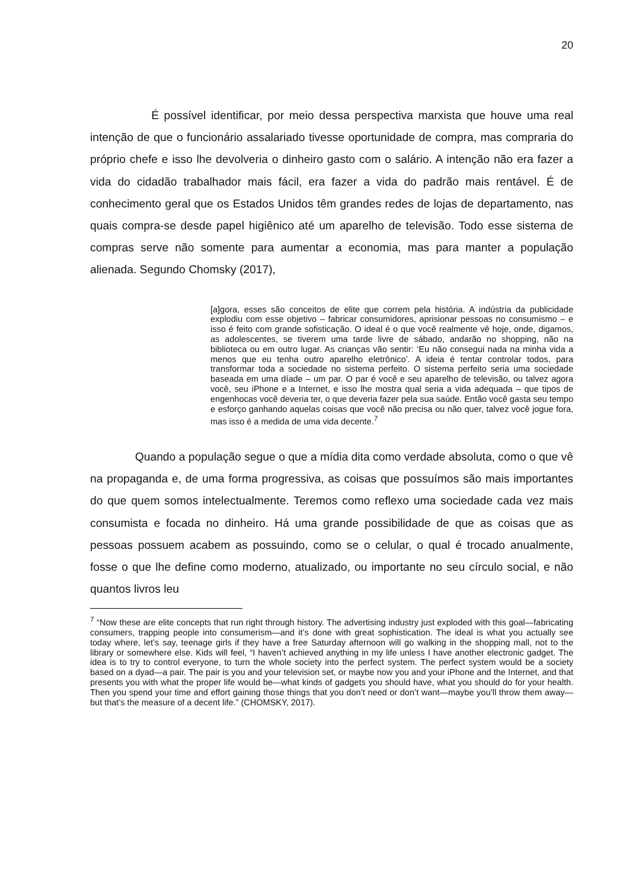20
É possível identificar, por meio dessa perspectiva marxista que houve uma real intenção de que o funcionário assalariado tivesse oportunidade de compra, mas compraria do próprio chefe e isso lhe devolveria o dinheiro gasto com o salário. A intenção não era fazer a vida do cidadão trabalhador mais fácil, era fazer a vida do padrão mais rentável. É de conhecimento geral que os Estados Unidos têm grandes redes de lojas de departamento, nas quais compra-se desde papel higiênico até um aparelho de televisão. Todo esse sistema de compras serve não somente para aumentar a economia, mas para manter a população alienada. Segundo Chomsky (2017),
[a]gora, esses são conceitos de elite que correm pela história. A indústria da publicidade explodiu com esse objetivo – fabricar consumidores, aprisionar pessoas no consumismo – e isso é feito com grande sofisticação. O ideal é o que você realmente vê hoje, onde, digamos, as adolescentes, se tiverem uma tarde livre de sábado, andarão no shopping, não na biblioteca ou em outro lugar. As crianças vão sentir: ‘Eu não consegui nada na minha vida a menos que eu tenha outro aparelho eletrônico’. A ideia é tentar controlar todos, para transformar toda a sociedade no sistema perfeito. O sistema perfeito seria uma sociedade baseada em uma díade – um par. O par é você e seu aparelho de televisão, ou talvez agora você, seu iPhone e a Internet, e isso lhe mostra qual seria a vida adequada – que tipos de engenhocas você deveria ter, o que deveria fazer pela sua saúde. Então você gasta seu tempo e esforço ganhando aquelas coisas que você não precisa ou não quer, talvez você jogue fora, mas isso é a medida de uma vida decente.<sup>7</sup>
Quando a população segue o que a mídia dita como verdade absoluta, como o que vê na propaganda e, de uma forma progressiva, as coisas que possuímos são mais importantes do que quem somos intelectualmente. Teremos como reflexo uma sociedade cada vez mais consumista e focada no dinheiro. Há uma grande possibilidade de que as coisas que as pessoas possuem acabem as possuindo, como se o celular, o qual é trocado anualmente, fosse o que lhe define como moderno, atualizado, ou importante no seu círculo social, e não quantos livros leu
<sup>7</sup> “Now these are elite concepts that run right through history. The advertising industry just exploded with this goal—fabricating consumers, trapping people into consumerism—and it’s done with great sophistication. The ideal is what you actually see today where, let’s say, teenage girls if they have a free Saturday afternoon will go walking in the shopping mall, not to the library or somewhere else. Kids will feel, “I haven’t achieved anything in my life unless I have another electronic gadget. The idea is to try to control everyone, to turn the whole society into the perfect system. The perfect system would be a society based on a dyad—a pair. The pair is you and your television set, or maybe now you and your iPhone and the Internet, and that presents you with what the proper life would be—what kinds of gadgets you should have, what you should do for your health. Then you spend your time and effort gaining those things that you don’t need or don’t want—maybe you’ll throw them away—but that’s the measure of a decent life.” (CHOMSKY, 2017).